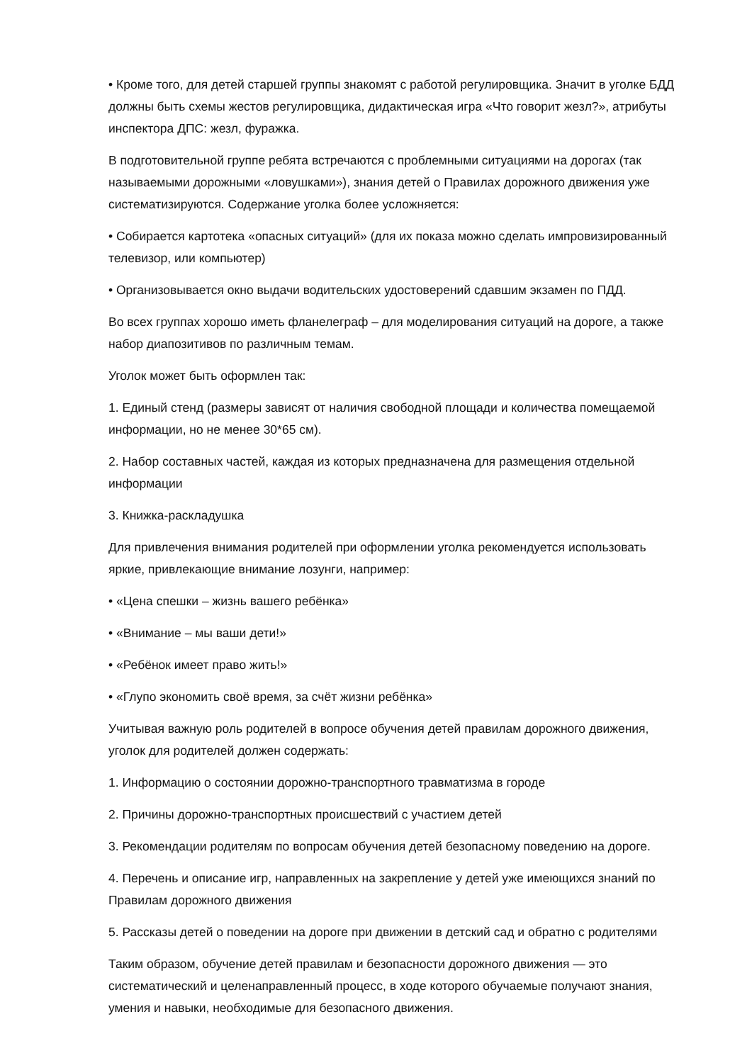• Кроме того, для детей старшей группы знакомят с работой регулировщика. Значит в уголке БДД должны быть схемы жестов регулировщика, дидактическая игра «Что говорит жезл?», атрибуты инспектора ДПС: жезл, фуражка.
В подготовительной группе ребята встречаются с проблемными ситуациями на дорогах (так называемыми дорожными «ловушками»), знания детей о Правилах дорожного движения уже систематизируются. Содержание уголка более усложняется:
• Собирается картотека «опасных ситуаций» (для их показа можно сделать импровизированный телевизор, или компьютер)
• Организовывается окно выдачи водительских удостоверений сдавшим экзамен по ПДД.
Во всех группах хорошо иметь фланелеграф – для моделирования ситуаций на дороге, а также набор диапозитивов по различным темам.
Уголок может быть оформлен так:
1. Единый стенд (размеры зависят от наличия свободной площади и количества помещаемой информации, но не менее 30*65 см).
2. Набор составных частей, каждая из которых предназначена для размещения отдельной информации
3. Книжка-раскладушка
Для привлечения внимания родителей при оформлении уголка рекомендуется использовать яркие, привлекающие внимание лозунги, например:
• «Цена спешки – жизнь вашего ребёнка»
• «Внимание – мы ваши дети!»
• «Ребёнок имеет право жить!»
• «Глупо экономить своё время, за счёт жизни ребёнка»
Учитывая важную роль родителей в вопросе обучения детей правилам дорожного движения, уголок для родителей должен содержать:
1. Информацию о состоянии дорожно-транспортного травматизма в городе
2. Причины дорожно-транспортных происшествий с участием детей
3. Рекомендации родителям по вопросам обучения детей безопасному поведению на дороге.
4. Перечень и описание игр, направленных на закрепление у детей уже имеющихся знаний по Правилам дорожного движения
5. Рассказы детей о поведении на дороге при движении в детский сад и обратно с родителями
Таким образом, обучение детей правилам и безопасности дорожного движения — это систематический и целенаправленный процесс, в ходе которого обучаемые получают знания, умения и навыки, необходимые для безопасного движения.